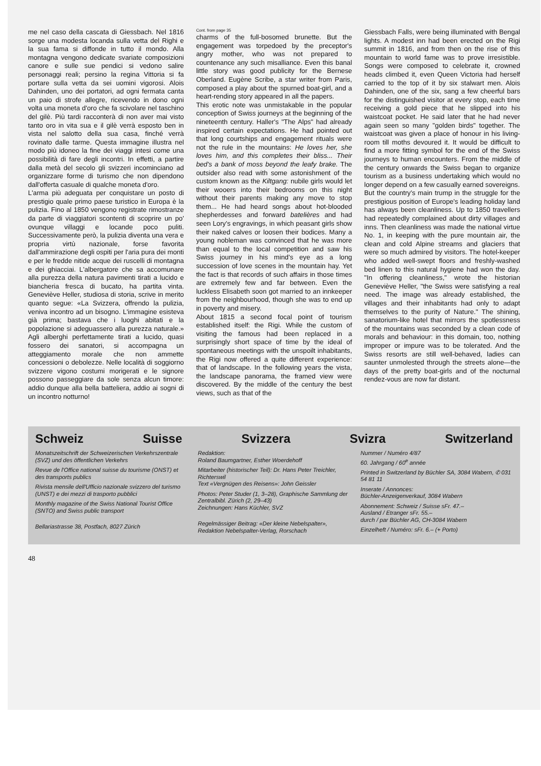me nel caso della cascata di Giessbach. Nel 1816 sorge una modesta locanda sulla vetta del Righi e la sua fama si diffonde in tutto il mondo. Alla montagna vengono dedicate svariate composizioni canore e sulle sue pendici si vedono salire personaggi reali; persino la regina Vittoria si fa portare sulla vetta da sei uomini vigorosi. Alois Dahinden, uno dei portatori, ad ogni fermata canta un paio di strofe allegre, ricevendo in dono ogni volta una moneta d'oro che fa scivolare nel taschino del gilè. Più tardi racconterà di non aver mai visto tanto oro in vita sua e il gilè verrà esposto ben in vista nel salotto della sua casa, finché verrà rovinato dalle tarme. Questa immagine illustra nel modo più idoneo la fine dei viaggi intesi come una possibilità di fare degli incontri. In effetti, a partire dalla metà del secolo gli svizzeri incominciano ad organizzare forme di turismo che non dipendono dall'offerta casuale di qualche moneta d'oro.
L'arma più adeguata per conquistare un posto di prestigio quale primo paese turistico in Europa è la pulizia. Fino al 1850 vengono registrate rimostranze da parte di viaggiatori scontenti di scoprire un po' ovunque villaggi e locande poco puliti. Successivamente però, la pulizia diventa una vera e propria virtù nazionale, forse favorita dall'ammirazione degli ospiti per l'aria pura dei monti e per le fredde nitide acque dei ruscelli di montagna e dei ghiacciai. L'albergatore che sa accomunare alla purezza della natura pavimenti tirati a lucido e biancheria fresca di bucato, ha partita vinta. Geneviève Heller, studiosa di storia, scrive in merito quanto segue: «La Svizzera, offrendo la pulizia, veniva incontro ad un bisogno. L'immagine esisteva già prima; bastava che i luoghi abitati e la popolazione si adeguassero alla purezza naturale.» Agli alberghi perfettamente tirati a lucido, quasi fossero dei sanatori, si accompagna un atteggiamento morale che non ammette concessioni o debolezze. Nelle località di soggiorno svizzere vigono costumi morigerati e le signore possono passeggiare da sole senza alcun timore: addio dunque alla bella batteliera, addio ai sogni di un incontro notturno!
Cont. from page 35
charms of the full-bosomed brunette. But the engagement was torpedoed by the preceptor's angry mother, who was not prepared to countenance any such misalliance. Even this banal little story was good publicity for the Bernese Oberland. Eugène Scribe, a star writer from Paris, composed a play about the spurned boat-girl, and a heart-rending story appeared in all the papers.
This erotic note was unmistakable in the popular conception of Swiss journeys at the beginning of the nineteenth century. Haller's "The Alps" had already inspired certain expectations. He had pointed out that long courtships and engagement rituals were not the rule in the mountains: He loves her, she loves him, and this completes their bliss... Their bed's a bank of moss beyond the leafy brake. The outsider also read with some astonishment of the custom known as the Kiltgang: nubile girls would let their wooers into their bedrooms on this night without their parents making any move to stop them... He had heard songs about hot-blooded shepherdesses and forward batelières and had seen Lory's engravings, in which peasant girls show their naked calves or loosen their bodices. Many a young nobleman was convinced that he was more than equal to the local competition and saw his Swiss journey in his mind's eye as a long succession of love scenes in the mountain hay. Yet the fact is that records of such affairs in those times are extremely few and far between. Even the luckless Elisabeth soon got married to an innkeeper from the neighbourhood, though she was to end up in poverty and misery.
About 1815 a second focal point of tourism established itself: the Rigi. While the custom of visiting the famous had been replaced in a surprisingly short space of time by the ideal of spontaneous meetings with the unspoilt inhabitants, the Rigi now offered a quite different experience: that of landscape. In the following years the vista, the landscape panorama, the framed view were discovered. By the middle of the century the best views, such as that of the
Giessbach Falls, were being illuminated with Bengal lights. A modest inn had been erected on the Rigi summit in 1816, and from then on the rise of this mountain to world fame was to prove irresistible. Songs were composed to celebrate it, crowned heads climbed it, even Queen Victoria had herself carried to the top of it by six stalwart men. Alois Dahinden, one of the six, sang a few cheerful bars for the distinguished visitor at every stop, each time receiving a gold piece that he slipped into his waistcoat pocket. He said later that he had never again seen so many "golden birds" together. The waistcoat was given a place of honour in his living-room till moths devoured it. It would be difficult to find a more fitting symbol for the end of the Swiss journeys to human encounters. From the middle of the century onwards the Swiss began to organize tourism as a business undertaking which would no longer depend on a few casually earned sovereigns.
But the country's main trump in the struggle for the prestigious position of Europe's leading holiday land has always been cleanliness. Up to 1850 travellers had repeatedly complained about dirty villages and inns. Then cleanliness was made the national virtue No. 1, in keeping with the pure mountain air, the clean and cold Alpine streams and glaciers that were so much admired by visitors. The hotel-keeper who added well-swept floors and freshly-washed bed linen to this natural hygiene had won the day. "In offering cleanliness," wrote the historian Geneviève Heller, "the Swiss were satisfying a real need. The image was already established, the villages and their inhabitants had only to adapt themselves to the purity of Nature." The shining, sanatorium-like hotel that mirrors the spotlessness of the mountains was seconded by a clean code of morals and behaviour: in this domain, too, nothing improper or impure was to be tolerated. And the Swiss resorts are still well-behaved, ladies can saunter unmolested through the streets alone—the days of the pretty boat-girls and of the nocturnal rendez-vous are now far distant.
Schweiz Suisse Svizzera Svizra Switzerland
Monatszeitschrift der Schweizerischen Verkehrszentrale (SVZ) und des öffentlichen Verkehrs
Revue de l'Office national suisse du tourisme (ONST) et des transports publics
Rivista mensile dell'Ufficio nazionale svizzero del turismo (UNST) e dei mezzi di trasporto pubblici
Monthly magazine of the Swiss National Tourist Office (SNTO) and Swiss public transport
Bellariastrasse 38, Postfach, 8027 Zürich
Redaktion:
Roland Baumgartner, Esther Woerdehoff
Mitarbeiter (historischer Teil): Dr. Hans Peter Treichler, Richterswil
Text «Vergnügen des Reisens»: John Geissler
Photos: Peter Studer (1, 3–28), Graphische Sammlung der Zentralbibl. Zürich (2, 29–43)
Zeichnungen: Hans Küchler, SVZ
Regelmässiger Beitrag: «Der kleine Nebelspalter», Redaktion Nebelspalter-Verlag, Rorschach
Nummer / Numéro 4/87
60. Jahrgang / 60<sup>e</sup> année
Printed in Switzerland by Büchler SA, 3084 Wabern, ✆ 031 54 81 11
Inserate / Annonces:
Büchler-Anzeigenverkauf, 3084 Wabern
Abonnement: Schweiz / Suisse sFr. 47.–
Ausland / Etranger sFr. 55.–
durch / par Büchler AG, CH-3084 Wabern
Einzelheft / Numéro: sFr. 6.– (+ Porto)
48